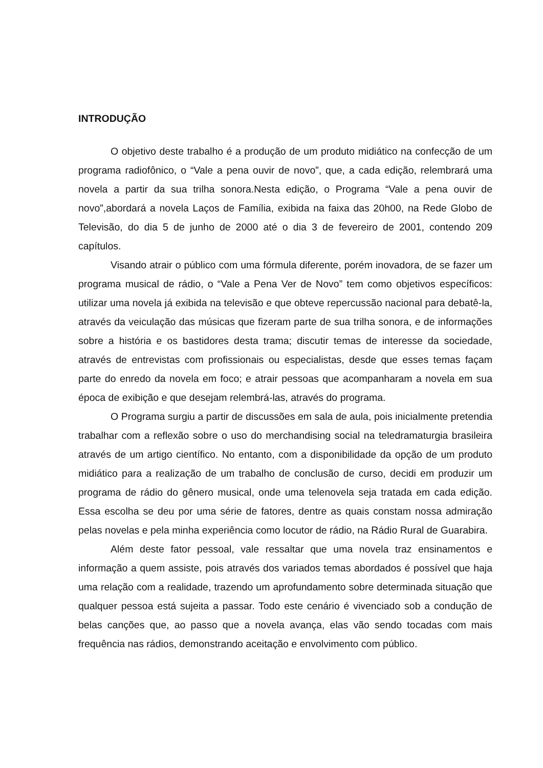INTRODUÇÃO
O objetivo deste trabalho é a produção de um produto midiático na confecção de um programa radiofônico, o “Vale a pena ouvir de novo”, que, a cada edição, relembrará uma novela a partir da sua trilha sonora.Nesta edição, o Programa “Vale a pena ouvir de novo”,abordará a novela Laços de Família, exibida na faixa das 20h00, na Rede Globo de Televisão, do dia 5 de junho de 2000 até o dia 3 de fevereiro de 2001, contendo 209 capítulos.
Visando atrair o público com uma fórmula diferente, porém inovadora, de se fazer um programa musical de rádio, o “Vale a Pena Ver de Novo” tem como objetivos específicos: utilizar uma novela já exibida na televisão e que obteve repercussão nacional para debatê-la, através da veiculação das músicas que fizeram parte de sua trilha sonora, e de informações sobre a história e os bastidores desta trama; discutir temas de interesse da sociedade, através de entrevistas com profissionais ou especialistas, desde que esses temas façam parte do enredo da novela em foco; e atrair pessoas que acompanharam a novela em sua época de exibição e que desejam relembrá-las, através do programa.
O Programa surgiu a partir de discussões em sala de aula, pois inicialmente pretendia trabalhar com a reflexão sobre o uso do merchandising social na teledramaturgia brasileira através de um artigo científico. No entanto, com a disponibilidade da opção de um produto midiático para a realização de um trabalho de conclusão de curso, decidi em produzir um programa de rádio do gênero musical, onde uma telenovela seja tratada em cada edição. Essa escolha se deu por uma série de fatores, dentre as quais constam nossa admiração pelas novelas e pela minha experiência como locutor de rádio, na Rádio Rural de Guarabira.
Além deste fator pessoal, vale ressaltar que uma novela traz ensinamentos e informação a quem assiste, pois através dos variados temas abordados é possível que haja uma relação com a realidade, trazendo um aprofundamento sobre determinada situação que qualquer pessoa está sujeita a passar. Todo este cenário é vivenciado sob a condução de belas canções que, ao passo que a novela avança, elas vão sendo tocadas com mais frequência nas rádios, demonstrando aceitação e envolvimento com público.